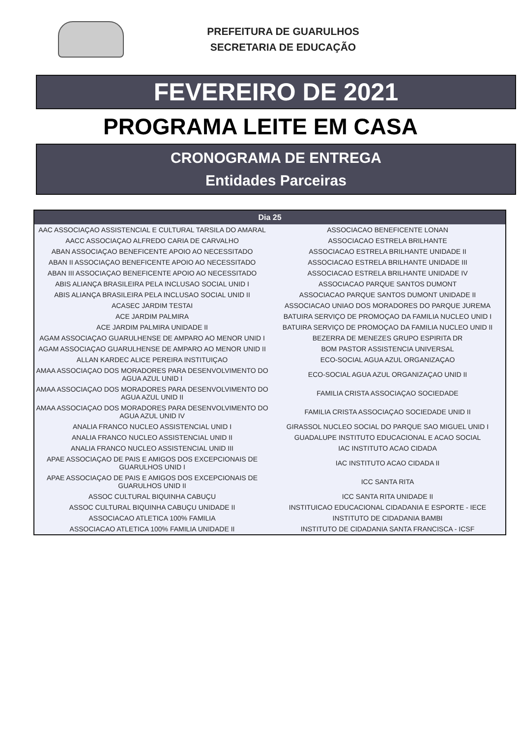PREFEITURA DE GUARULHOS
SECRETARIA DE EDUCAÇÃO
FEVEREIRO DE 2021
PROGRAMA LEITE EM CASA
CRONOGRAMA DE ENTREGA
Entidades Parceiras
| Dia 25 | |
| --- | --- |
| AAC ASSOCIAÇAO ASSISTENCIAL E CULTURAL TARSILA DO AMARAL | ASSOCIACAO BENEFICENTE LONAN |
| AACC ASSOCIAÇAO ALFREDO CARIA DE CARVALHO | ASSOCIACAO ESTRELA BRILHANTE |
| ABAN ASSOCIAÇAO BENEFICENTE APOIO AO NECESSITADO | ASSOCIACAO ESTRELA BRILHANTE UNIDADE II |
| ABAN II ASSOCIAÇAO BENEFICENTE APOIO AO NECESSITADO | ASSOCIACAO ESTRELA BRILHANTE UNIDADE III |
| ABAN III ASSOCIAÇAO BENEFICENTE APOIO AO NECESSITADO | ASSOCIACAO ESTRELA BRILHANTE UNIDADE IV |
| ABIS ALIANÇA BRASILEIRA PELA INCLUSAO SOCIAL UNID I | ASSOCIACAO PARQUE SANTOS DUMONT |
| ABIS ALIANÇA BRASILEIRA PELA INCLUSAO SOCIAL UNID II | ASSOCIACAO PARQUE SANTOS DUMONT UNIDADE II |
| ACASEC JARDIM TESTAI | ASSOCIACAO UNIAO DOS MORADORES DO PARQUE JUREMA |
| ACE JARDIM PALMIRA | BATUIRA SERVIÇO DE PROMOÇAO DA FAMILIA NUCLEO UNID I |
| ACE JARDIM PALMIRA UNIDADE II | BATUIRA SERVIÇO DE PROMOÇAO DA FAMILIA NUCLEO UNID II |
| AGAM ASSOCIAÇAO GUARULHENSE DE AMPARO AO MENOR UNID I | BEZERRA DE MENEZES GRUPO ESPIRITA DR |
| AGAM ASSOCIAÇAO GUARULHENSE DE AMPARO AO MENOR UNID II | BOM PASTOR ASSISTENCIA UNIVERSAL |
| ALLAN KARDEC ALICE PEREIRA INSTITUIÇAO | ECO-SOCIAL AGUA AZUL ORGANIZAÇAO |
| AMAA ASSOCIAÇAO DOS MORADORES PARA DESENVOLVIMENTO DO AGUA AZUL UNID I | ECO-SOCIAL AGUA AZUL ORGANIZAÇAO UNID II |
| AMAA ASSOCIAÇAO DOS MORADORES PARA DESENVOLVIMENTO DO AGUA AZUL UNID II | FAMILIA CRISTA ASSOCIAÇAO SOCIEDADE |
| AMAA ASSOCIAÇAO DOS MORADORES PARA DESENVOLVIMENTO DO AGUA AZUL UNID IV | FAMILIA CRISTA ASSOCIAÇAO SOCIEDADE UNID II |
| ANALIA FRANCO NUCLEO ASSISTENCIAL UNID I | GIRASSOL NUCLEO SOCIAL DO PARQUE SAO MIGUEL UNID I |
| ANALIA FRANCO NUCLEO ASSISTENCIAL UNID II | GUADALUPE INSTITUTO EDUCACIONAL E ACAO SOCIAL |
| ANALIA FRANCO NUCLEO ASSISTENCIAL UNID III | IAC INSTITUTO ACAO CIDADA |
| APAE ASSOCIAÇAO DE PAIS E AMIGOS DOS EXCEPCIONAIS DE GUARULHOS UNID I | IAC INSTITUTO ACAO CIDADA II |
| APAE ASSOCIAÇAO DE PAIS E AMIGOS DOS EXCEPCIONAIS DE GUARULHOS UNID II | ICC SANTA RITA |
| ASSOC CULTURAL BIQUINHA CABUÇU | ICC SANTA RITA UNIDADE II |
| ASSOC CULTURAL BIQUINHA CABUÇU UNIDADE II | INSTITUICAO EDUCACIONAL CIDADANIA E ESPORTE - IECE |
| ASSOCIACAO ATLETICA 100% FAMILIA | INSTITUTO DE CIDADANIA BAMBI |
| ASSOCIACAO ATLETICA 100% FAMILIA UNIDADE II | INSTITUTO DE CIDADANIA SANTA FRANCISCA - ICSF |